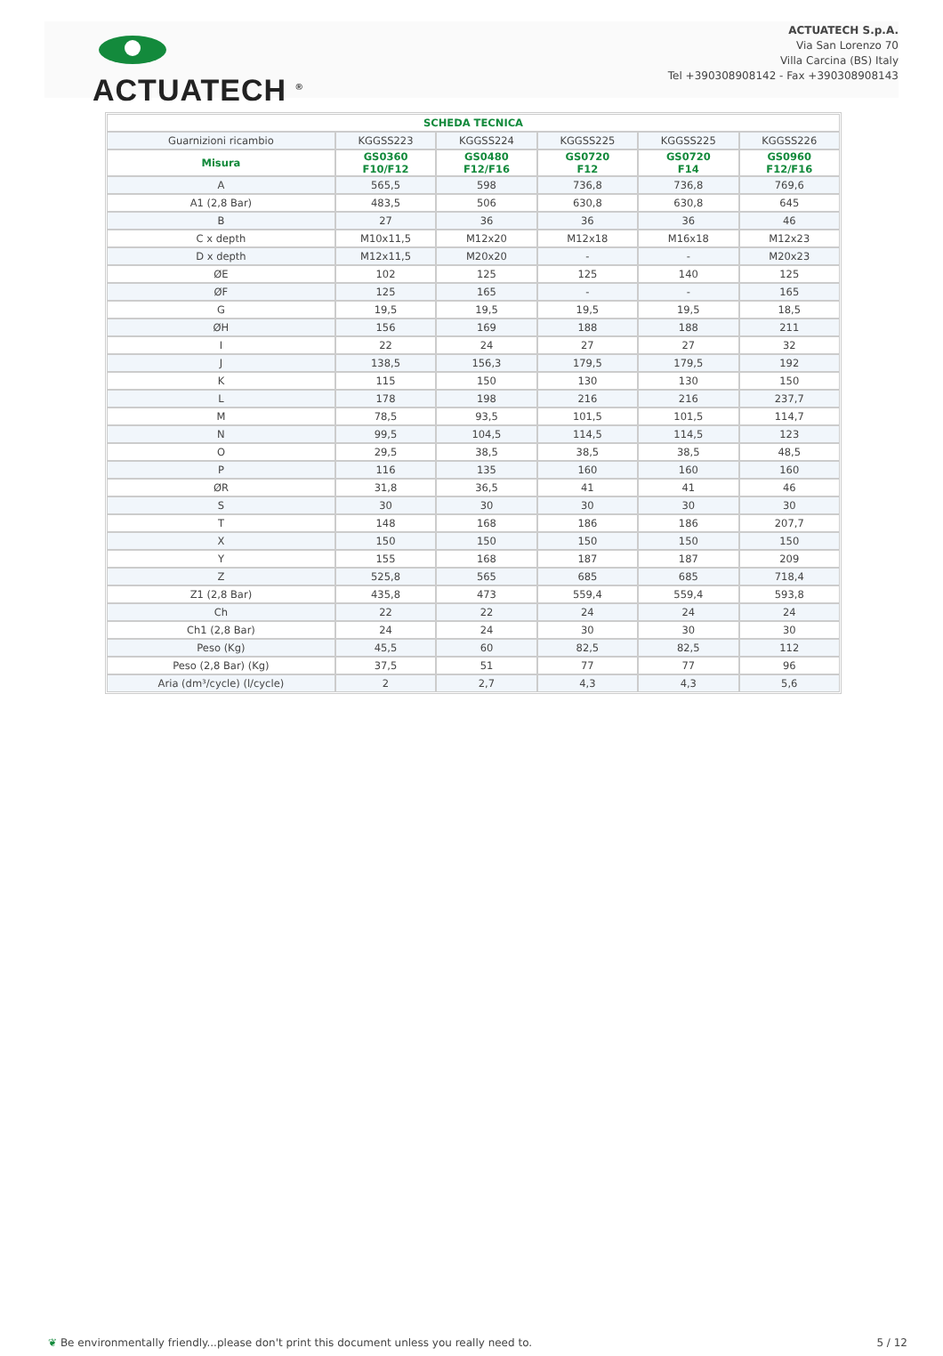ACTUATECH <sup>®</sup>
ACTUATECH S.p.A.
Via San Lorenzo 70
Villa Carcina (BS) Italy
Tel +390308908142 - Fax +390308908143
| SCHEDA TECNICA | | | | | |
| --- | --- | --- | --- | --- | --- |
| Guarnizioni ricambio | KGGSS223 | KGGSS224 | KGGSS225 | KGGSS225 | KGGSS226 |
| Misura | GS0360 F10/F12 | GS0480 F12/F16 | GS0720 F12 | GS0720 F14 | GS0960 F12/F16 |
| A | 565,5 | 598 | 736,8 | 736,8 | 769,6 |
| A1 (2,8 Bar) | 483,5 | 506 | 630,8 | 630,8 | 645 |
| B | 27 | 36 | 36 | 36 | 46 |
| C x depth | M10x11,5 | M12x20 | M12x18 | M16x18 | M12x23 |
| D x depth | M12x11,5 | M20x20 | - | - | M20x23 |
| ØE | 102 | 125 | 125 | 140 | 125 |
| ØF | 125 | 165 | - | - | 165 |
| G | 19,5 | 19,5 | 19,5 | 19,5 | 18,5 |
| ØH | 156 | 169 | 188 | 188 | 211 |
| I | 22 | 24 | 27 | 27 | 32 |
| J | 138,5 | 156,3 | 179,5 | 179,5 | 192 |
| K | 115 | 150 | 130 | 130 | 150 |
| L | 178 | 198 | 216 | 216 | 237,7 |
| M | 78,5 | 93,5 | 101,5 | 101,5 | 114,7 |
| N | 99,5 | 104,5 | 114,5 | 114,5 | 123 |
| O | 29,5 | 38,5 | 38,5 | 38,5 | 48,5 |
| P | 116 | 135 | 160 | 160 | 160 |
| ØR | 31,8 | 36,5 | 41 | 41 | 46 |
| S | 30 | 30 | 30 | 30 | 30 |
| T | 148 | 168 | 186 | 186 | 207,7 |
| X | 150 | 150 | 150 | 150 | 150 |
| Y | 155 | 168 | 187 | 187 | 209 |
| Z | 525,8 | 565 | 685 | 685 | 718,4 |
| Z1 (2,8 Bar) | 435,8 | 473 | 559,4 | 559,4 | 593,8 |
| Ch | 22 | 22 | 24 | 24 | 24 |
| Ch1 (2,8 Bar) | 24 | 24 | 30 | 30 | 30 |
| Peso (Kg) | 45,5 | 60 | 82,5 | 82,5 | 112 |
| Peso (2,8 Bar) (Kg) | 37,5 | 51 | 77 | 77 | 96 |
| Aria (dm³/cycle) (l/cycle) | 2 | 2,7 | 4,3 | 4,3 | 5,6 |
❦ Be environmentally friendly...please don't print this document unless you really need to. 5 / 12